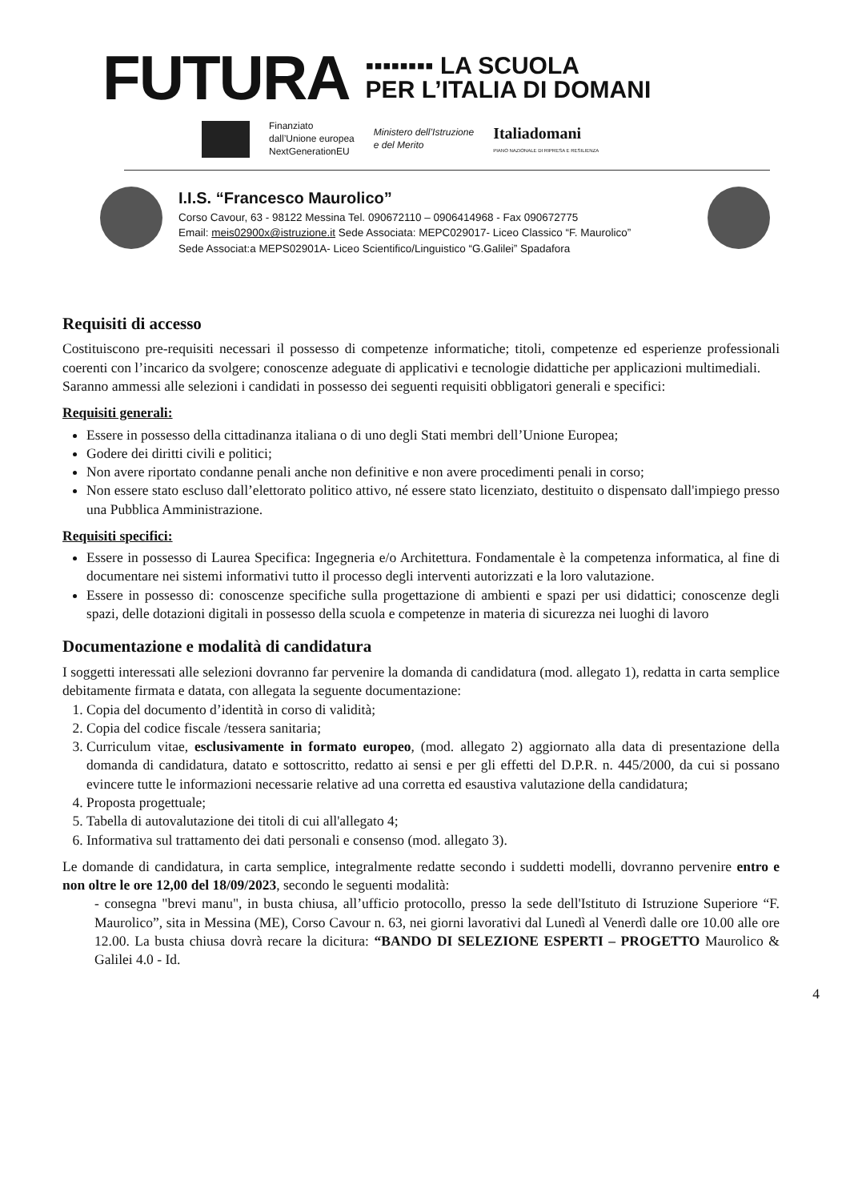FUTURA
▪▪▪▪▪▪▪▪ LA SCUOLA
PER L’ITALIA DI DOMANI
Finanziato
dall’Unione europea
NextGenerationEU
Ministero dell’Istruzione
e del Merito
Italiadomani
PIANO NAZIONALE DI RIPRESA E RESILIENZA
I.I.S. “Francesco Maurolico”
Corso Cavour, 63 - 98122 Messina Tel. 090672110 – 0906414968 - Fax 090672775
Email: meis02900x@istruzione.it Sede Associata: MEPC029017- Liceo Classico “F. Maurolico”
Sede Associat:a MEPS02901A- Liceo Scientifico/Linguistico “G.Galilei” Spadafora
Requisiti di accesso
Costituiscono pre-requisiti necessari il possesso di competenze informatiche; titoli, competenze ed esperienze professionali coerenti con l’incarico da svolgere; conoscenze adeguate di applicativi e tecnologie didattiche per applicazioni multimediali.
Saranno ammessi alle selezioni i candidati in possesso dei seguenti requisiti obbligatori generali e specifici:
Requisiti generali:
Essere in possesso della cittadinanza italiana o di uno degli Stati membri dell’Unione Europea;
Godere dei diritti civili e politici;
Non avere riportato condanne penali anche non definitive e non avere procedimenti penali in corso;
Non essere stato escluso dall’elettorato politico attivo, né essere stato licenziato, destituito o dispensato dall'impiego presso una Pubblica Amministrazione.
Requisiti specifici:
Essere in possesso di Laurea Specifica: Ingegneria e/o Architettura. Fondamentale è la competenza informatica, al fine di documentare nei sistemi informativi tutto il processo degli interventi autorizzati e la loro valutazione.
Essere in possesso di: conoscenze specifiche sulla progettazione di ambienti e spazi per usi didattici; conoscenze degli spazi, delle dotazioni digitali in possesso della scuola e competenze in materia di sicurezza nei luoghi di lavoro
Documentazione e modalità di candidatura
I soggetti interessati alle selezioni dovranno far pervenire la domanda di candidatura (mod. allegato 1), redatta in carta semplice debitamente firmata e datata, con allegata la seguente documentazione:
1. Copia del documento d’identità in corso di validità;
2. Copia del codice fiscale /tessera sanitaria;
3. Curriculum vitae, esclusivamente in formato europeo, (mod. allegato 2) aggiornato alla data di presentazione della domanda di candidatura, datato e sottoscritto, redatto ai sensi e per gli effetti del D.P.R. n. 445/2000, da cui si possano evincere tutte le informazioni necessarie relative ad una corretta ed esaustiva valutazione della candidatura;
4. Proposta progettuale;
5. Tabella di autovalutazione dei titoli di cui all'allegato 4;
6. Informativa sul trattamento dei dati personali e consenso (mod. allegato 3).
Le domande di candidatura, in carta semplice, integralmente redatte secondo i suddetti modelli, dovranno pervenire entro e non oltre le ore 12,00 del 18/09/2023, secondo le seguenti modalità:
- consegna "brevi manu", in busta chiusa, all’ufficio protocollo, presso la sede dell'Istituto di Istruzione Superiore “F. Maurolico”, sita in Messina (ME), Corso Cavour n. 63, nei giorni lavorativi dal Lunedì al Venerdì dalle ore 10.00 alle ore 12.00. La busta chiusa dovrà recare la dicitura: “BANDO DI SELEZIONE ESPERTI – PROGETTO Maurolico & Galilei 4.0 - Id.
4